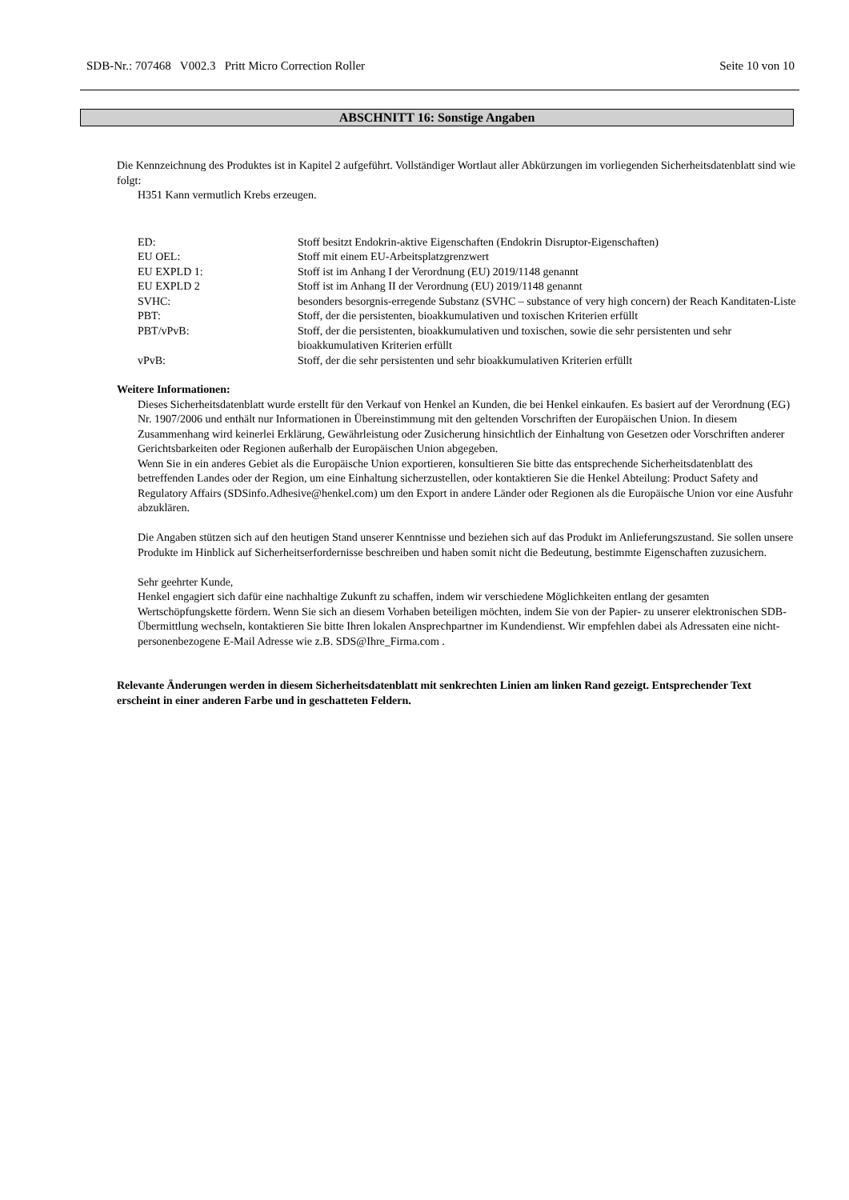SDB-Nr.: 707468 V002.3 Pritt Micro Correction Roller Seite 10 von 10
ABSCHNITT 16: Sonstige Angaben
Die Kennzeichnung des Produktes ist in Kapitel 2 aufgeführt. Vollständiger Wortlaut aller Abkürzungen im vorliegenden Sicherheitsdatenblatt sind wie folgt:
H351 Kann vermutlich Krebs erzeugen.
| ED: | Stoff besitzt Endokrin-aktive Eigenschaften (Endokrin Disruptor-Eigenschaften) |
| EU OEL: | Stoff mit einem EU-Arbeitsplatzgrenzwert |
| EU EXPLD 1: | Stoff ist im Anhang I der Verordnung (EU) 2019/1148 genannt |
| EU EXPLD 2 | Stoff ist im Anhang II der Verordnung (EU) 2019/1148 genannt |
| SVHC: | besonders besorgnis-erregende Substanz (SVHC – substance of very high concern) der Reach Kanditaten-Liste |
| PBT: | Stoff, der die persistenten, bioakkumulativen und toxischen Kriterien erfüllt |
| PBT/vPvB: | Stoff, der die persistenten, bioakkumulativen und toxischen, sowie die sehr persistenten und sehr bioakkumulativen Kriterien erfüllt |
| vPvB: | Stoff, der die sehr persistenten und sehr bioakkumulativen Kriterien erfüllt |
Weitere Informationen:
Dieses Sicherheitsdatenblatt wurde erstellt für den Verkauf von Henkel an Kunden, die bei Henkel einkaufen. Es basiert auf der Verordnung (EG) Nr. 1907/2006 und enthält nur Informationen in Übereinstimmung mit den geltenden Vorschriften der Europäischen Union. In diesem Zusammenhang wird keinerlei Erklärung, Gewährleistung oder Zusicherung hinsichtlich der Einhaltung von Gesetzen oder Vorschriften anderer Gerichtsbarkeiten oder Regionen außerhalb der Europäischen Union abgegeben.
Wenn Sie in ein anderes Gebiet als die Europäische Union exportieren, konsultieren Sie bitte das entsprechende Sicherheitsdatenblatt des betreffenden Landes oder der Region, um eine Einhaltung sicherzustellen, oder kontaktieren Sie die Henkel Abteilung: Product Safety and Regulatory Affairs (SDSinfo.Adhesive@henkel.com) um den Export in andere Länder oder Regionen als die Europäische Union vor eine Ausfuhr abzuklären.
Die Angaben stützen sich auf den heutigen Stand unserer Kenntnisse und beziehen sich auf das Produkt im Anlieferungszustand. Sie sollen unsere Produkte im Hinblick auf Sicherheitserfordernisse beschreiben und haben somit nicht die Bedeutung, bestimmte Eigenschaften zuzusichern.
Sehr geehrter Kunde,
Henkel engagiert sich dafür eine nachhaltige Zukunft zu schaffen, indem wir verschiedene Möglichkeiten entlang der gesamten Wertschöpfungskette fördern. Wenn Sie sich an diesem Vorhaben beteiligen möchten, indem Sie von der Papier- zu unserer elektronischen SDB-Übermittlung wechseln, kontaktieren Sie bitte Ihren lokalen Ansprechpartner im Kundendienst. Wir empfehlen dabei als Adressaten eine nicht-personenbezogene E-Mail Adresse wie z.B. SDS@Ihre_Firma.com .
Relevante Änderungen werden in diesem Sicherheitsdatenblatt mit senkrechten Linien am linken Rand gezeigt. Entsprechender Text erscheint in einer anderen Farbe und in geschatteten Feldern.